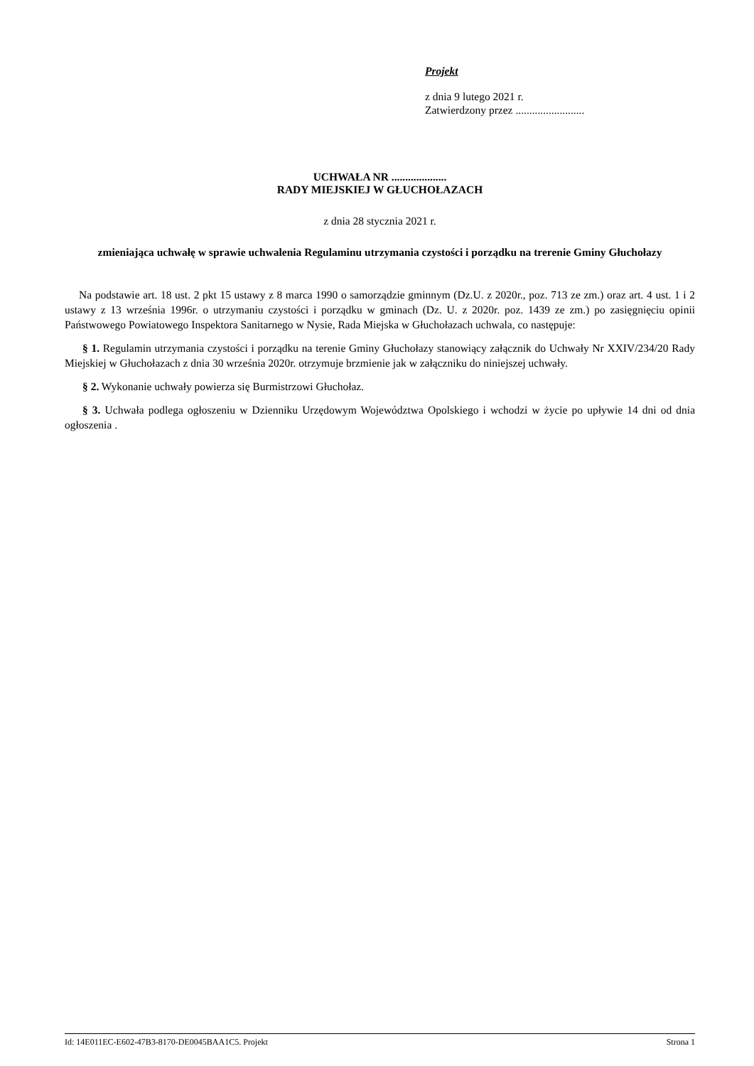Projekt
z dnia 9 lutego 2021 r.
Zatwierdzony przez .........................
UCHWAŁA NR ....................
RADY MIEJSKIEJ W GŁUCHOŁAZACH
z dnia 28 stycznia 2021 r.
zmieniająca uchwałę w sprawie uchwalenia Regulaminu utrzymania czystości i porządku na trerenie Gminy Głuchołazy
Na podstawie art. 18 ust. 2 pkt 15 ustawy z 8 marca 1990 o samorządzie gminnym (Dz.U. z 2020r., poz. 713 ze zm.) oraz art. 4 ust. 1 i 2 ustawy z 13 września 1996r. o utrzymaniu czystości i porządku w gminach (Dz. U. z 2020r. poz. 1439 ze zm.) po zasięgnięciu opinii Państwowego Powiatowego Inspektora Sanitarnego w Nysie, Rada Miejska w Głuchołazach uchwala, co następuje:
§ 1. Regulamin utrzymania czystości i porządku na terenie Gminy Głuchołazy stanowiący załącznik do Uchwały Nr XXIV/234/20 Rady Miejskiej w Głuchołazach z dnia 30 września 2020r. otrzymuje brzmienie jak w załączniku do niniejszej uchwały.
§ 2. Wykonanie uchwały powierza się Burmistrzowi Głuchołaz.
§ 3. Uchwała podlega ogłoszeniu w Dzienniku Urzędowym Województwa Opolskiego i wchodzi w życie po upływie 14 dni od dnia ogłoszenia .
Id: 14E011EC-E602-47B3-8170-DE0045BAA1C5. Projekt Strona 1